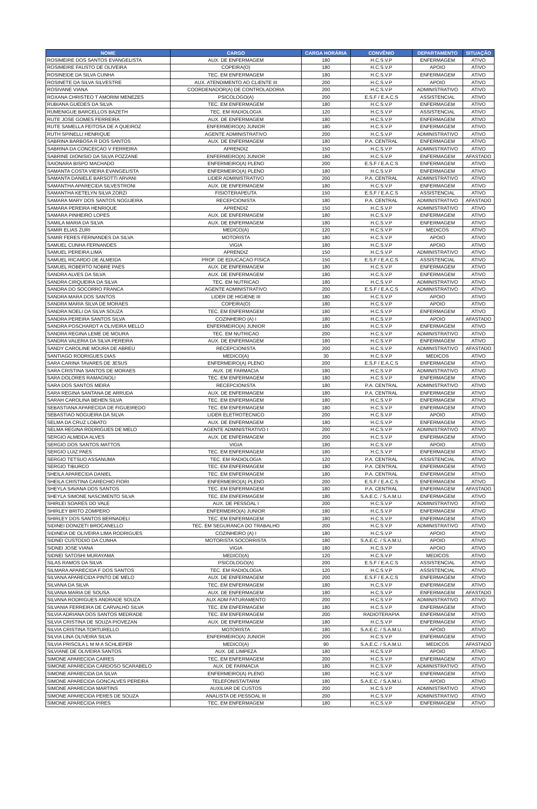| NOME | CARGO | CARGA HORÁRIA | CONVÊNIO | DEPARTAMENTO | SITUAÇÃO |
| --- | --- | --- | --- | --- | --- |
| ROSIMEIRE DOS SANTOS EVANGELISTA | AUX. DE ENFERMAGEM | 180 | H.C.S.V.P | ENFERMAGEM | ATIVO |
| ROSIMEIRE FAUSTO DE OLIVEIRA | COPEIRA(O) | 180 | H.C.S.V.P | APOIO | ATIVO |
| ROSINEIDE DA SILVA CUNHA | TEC. EM ENFERMAGEM | 180 | H.C.S.V.P | ENFERMAGEM | ATIVO |
| ROSINETE DA SILVA SILVESTRE | AUX. ATENDIMENTO AO CLIENTE III | 200 | H.C.S.V.P | APOIO | ATIVO |
| ROSIVANE VIANA | COORDENADOR(A) DE CONTROLADORIA | 200 | H.C.S.V.P | ADMINISTRATIVO | ATIVO |
| ROXANA CHRISTEO T AMORIM MENEZES | PSICOLOGO(A) | 200 | E.S.F / E.A.C.S | ASSISTENCIAL | ATIVO |
| RUBIANA GUEDES DA SILVA | TEC. EM ENFERMAGEM | 180 | H.C.S.V.P | ENFERMAGEM | ATIVO |
| RUMENIGUE BARCELLOS BAZETH | TEC. EM RADIOLOGIA | 120 | H.C.S.V.P | ASSISTENCIAL | ATIVO |
| RUTE JOSE GOMES FERREIRA | AUX. DE ENFERMAGEM | 180 | H.C.S.V.P | ENFERMAGEM | ATIVO |
| RUTE SAMELLA FEITOSA DE A QUEIROZ | ENFERMEIRO(A) JUNIOR | 180 | H.C.S.V.P | ENFERMAGEM | ATIVO |
| RUTH SPINELLI HENRIQUE | AGENTE ADMINISTRATIVO | 200 | H.C.S.V.P | ADMINISTRATIVO | ATIVO |
| SABRINA BARBOSA R DOS SANTOS | AUX. DE ENFERMAGEM | 180 | P.A. CENTRAL | ENFERMAGEM | ATIVO |
| SABRINA DA CONCEICAO V FERREIRA | APRENDIZ | 150 | H.C.S.V.P | ADMINISTRATIVO | ATIVO |
| SABRINE DIONISIO DA SILVA POZZANE | ENFERMEIRO(A) JUNIOR | 180 | H.C.S.V.P | ENFERMAGEM | AFASTADO |
| SAIONARA BISPO MACHADO | ENFERMEIRO(A) PLENO | 200 | E.S.F / E.A.C.S | ENFERMAGEM | ATIVO |
| SAMANTA COSTA VIEIRA EVANGELISTA | ENFERMEIRO(A) PLENO | 180 | H.C.S.V.P | ENFERMAGEM | ATIVO |
| SAMANTA DANIELE BARSOTTI ARVANI | LIDER ADMINISTRATIVO | 200 | P.A. CENTRAL | ADMINISTRATIVO | ATIVO |
| SAMANTHA APARECIDA SILVESTRONI | AUX. DE ENFERMAGEM | 180 | H.C.S.V.P | ENFERMAGEM | ATIVO |
| SAMANTHA KETELYN SILVA ZORZI | FISIOTERAPEUTA | 150 | E.S.F / E.A.C.S | ASSISTENCIAL | ATIVO |
| SAMARA MARY DOS SANTOS NOGUEIRA | RECEPCIONISTA | 180 | P.A. CENTRAL | ADMINISTRATIVO | AFASTADO |
| SAMARA PEREIRA HENRIQUE | APRENDIZ | 150 | H.C.S.V.P | ADMINISTRATIVO | ATIVO |
| SAMARA PINHEIRO LOPES | AUX. DE ENFERMAGEM | 180 | H.C.S.V.P | ENFERMAGEM | ATIVO |
| SAMILA MARIA DA SILVA | AUX. DE ENFERMAGEM | 180 | H.C.S.V.P | ENFERMAGEM | ATIVO |
| SAMIR ELIAS ZURI | MEDICO(A) | 120 | H.C.S.V.P | MEDICOS | ATIVO |
| SAMIR FERES FERNANDES DA SILVA | MOTORISTA | 180 | H.C.S.V.P | APOIO | ATIVO |
| SAMUEL CUNHA FERNANDES | VIGIA | 180 | H.C.S.V.P | APOIO | ATIVO |
| SAMUEL PEREIRA LIMA | APRENDIZ | 150 | H.C.S.V.P | ADMINISTRATIVO | ATIVO |
| SAMUEL RICARDO DE ALMEIDA | PROF. DE EDUCACAO FISICA | 150 | E.S.F / E.A.C.S | ASSISTENCIAL | ATIVO |
| SAMUEL ROBERTO NOBRE PAES | AUX. DE ENFERMAGEM | 180 | H.C.S.V.P | ENFERMAGEM | ATIVO |
| SANDRA ALVES DA SILVA | AUX. DE ENFERMAGEM | 180 | H.C.S.V.P | ENFERMAGEM | ATIVO |
| SANDRA CIRQUEIRA DA SILVA | TEC. EM NUTRICAO | 180 | H.C.S.V.P | ADMINISTRATIVO | ATIVO |
| SANDRA DO SOCORRO FRANCA | AGENTE ADMINISTRATIVO | 200 | E.S.F / E.A.C.S | ADMINISTRATIVO | ATIVO |
| SANDRA MARA DOS SANTOS | LIDER DE HIGIENE III | 180 | H.C.S.V.P | APOIO | ATIVO |
| SANDRA MARIA SILVA DE MORAES | COPEIRA(O) | 180 | H.C.S.V.P | APOIO | ATIVO |
| SANDRA NOELI DA SILVA SOUZA | TEC. EM ENFERMAGEM | 180 | H.C.S.V.P | ENFERMAGEM | ATIVO |
| SANDRA PEREIRA SANTOS SILVA | COZINHEIRO (A) I | 180 | H.C.S.V.P | APOIO | AFASTADO |
| SANDRA POSCHARDT A OLIVEIRA MELLO | ENFERMEIRO(A) JUNIOR | 180 | H.C.S.V.P | ENFERMAGEM | ATIVO |
| SANDRA REGINA LEME DE MOURA | TEC. EM NUTRICAO | 200 | H.C.S.V.P | ADMINISTRATIVO | ATIVO |
| SANDRA VALERIA DA SILVA PEREIRA | AUX. DE ENFERMAGEM | 180 | H.C.S.V.P | ENFERMAGEM | ATIVO |
| SANDY CAROLINE MOURA DE ABREU | RECEPCIONISTA | 200 | H.C.S.V.P | ADMINISTRATIVO | AFASTADO |
| SANTIAGO RODRIGUES DIAS | MEDICO(A) | 30 | H.C.S.V.P | MEDICOS | ATIVO |
| SARA CARINA TAVARES DE JESUS | ENFERMEIRO(A) PLENO | 200 | E.S.F / E.A.C.S | ENFERMAGEM | ATIVO |
| SARA CRISTINA SANTOS DE MORAES | AUX. DE FARMACIA | 180 | H.C.S.V.P | ADMINISTRATIVO | ATIVO |
| SARA DOLORES RAMAGNOLI | TEC. EM ENFERMAGEM | 180 | H.C.S.V.P | ENFERMAGEM | ATIVO |
| SARA DOS SANTOS MEIRA | RECEPCIONISTA | 180 | P.A. CENTRAL | ADMINISTRATIVO | ATIVO |
| SARA REGINA SANTANA DE ARRUDA | AUX. DE ENFERMAGEM | 180 | P.A. CENTRAL | ENFERMAGEM | ATIVO |
| SARAH CAROLINA BEHEN SILVA | TEC. EM ENFERMAGEM | 180 | H.C.S.V.P | ENFERMAGEM | ATIVO |
| SEBASTIANA APARECIDA DE FIGUEIREDO | TEC. EM ENFERMAGEM | 180 | H.C.S.V.P | ENFERMAGEM | ATIVO |
| SEBASTIAO NOGUEIRA DA SILVA | LIDER ELETROTECNICO | 200 | H.C.S.V.P | APOIO | ATIVO |
| SELMA DA CRUZ LOBATO | AUX. DE ENFERMAGEM | 180 | H.C.S.V.P | ENFERMAGEM | ATIVO |
| SELMA REGINA RODRIGUES DE MELO | AGENTE ADMINISTRATIVO I | 200 | H.C.S.V.P | ADMINISTRATIVO | ATIVO |
| SERGIO ALMEIDA ALVES | AUX. DE ENFERMAGEM | 200 | H.C.S.V.P | ENFERMAGEM | ATIVO |
| SERGIO DOS SANTOS MATTOS | VIGIA | 180 | H.C.S.V.P | APOIO | ATIVO |
| SERGIO LUIZ PAES | TEC. EM ENFERMAGEM | 180 | H.C.S.V.P | ENFERMAGEM | ATIVO |
| SERGIO TETSUO ASSANUMA | TEC. EM RADIOLOGIA | 120 | P.A. CENTRAL | ASSISTENCIAL | ATIVO |
| SERGIO TIBURCO | TEC. EM ENFERMAGEM | 180 | P.A. CENTRAL | ENFERMAGEM | ATIVO |
| SHEILA APARECIDA DANIEL | TEC. EM ENFERMAGEM | 180 | P.A. CENTRAL | ENFERMAGEM | ATIVO |
| SHEILA CRISTINA CARECHIO FIORI | ENFERMEIRO(A) PLENO | 200 | E.S.F / E.A.C.S | ENFERMAGEM | ATIVO |
| SHEYLA SAVANA DOS SANTOS | TEC. EM ENFERMAGEM | 180 | P.A. CENTRAL | ENFERMAGEM | AFASTADO |
| SHEYLA SIMONE NASCIMENTO SILVA | TEC. EM ENFERMAGEM | 180 | S.A.E.C. / S.A.M.U. | ENFERMAGEM | ATIVO |
| SHIRLEI SOARES DO VALE | AUX. DE PESSOAL I | 200 | H.C.S.V.P | ADMINISTRATIVO | ATIVO |
| SHIRLEY BRITO ZOMPERO | ENFERMEIRO(A) JUNIOR | 180 | H.C.S.V.P | ENFERMAGEM | ATIVO |
| SHIRLEY DOS SANTOS BERNADELI | TEC. EM ENFERMAGEM | 180 | H.C.S.V.P | ENFERMAGEM | ATIVO |
| SIDINEI DONIZETI BROCANELLO | TEC. EM SEGURANCA DO TRABALHO | 200 | H.C.S.V.P | ADMINISTRATIVO | ATIVO |
| SIDINEIA DE OLIVEIRA LIMA RODRIGUES | COZINHEIRO (A) I | 180 | H.C.S.V.P | APOIO | ATIVO |
| SIDNEI CUSTODIO DA CUNHA | MOTORISTA SOCORRISTA | 180 | S.A.E.C. / S.A.M.U. | APOIO | ATIVO |
| SIDNEI JOSE VIANA | VIGIA | 180 | H.C.S.V.P | APOIO | ATIVO |
| SIDNEI SATOSHI MURAYAMA | MEDICO(A) | 120 | H.C.S.V.P | MEDICOS | ATIVO |
| SILAS RAMOS DA SILVA | PSICOLOGO(A) | 200 | E.S.F / E.A.C.S | ASSISTENCIAL | ATIVO |
| SILMARA APARECIDA F DOS SANTOS | TEC. EM RADIOLOGIA | 120 | H.C.S.V.P | ASSISTENCIAL | ATIVO |
| SILVANA APARECIDA PINTO DE MELO | AUX. DE ENFERMAGEM | 200 | E.S.F / E.A.C.S | ENFERMAGEM | ATIVO |
| SILVANA DA SILVA | TEC. EM ENFERMAGEM | 180 | H.C.S.V.P | ENFERMAGEM | ATIVO |
| SILVANA MARIA DE SOUSA | AUX. DE ENFERMAGEM | 180 | H.C.S.V.P | ENFERMAGEM | AFASTADO |
| SILVANA RODRIGUES ANDRADE SOUZA | AUX ADM FATURAMENTO | 200 | H.C.S.V.P | ADMINISTRATIVO | ATIVO |
| SILVANIA FERREIRA DE CARVALHO SILVA | TEC. EM ENFERMAGEM | 180 | H.C.S.V.P | ENFERMAGEM | ATIVO |
| SILVIA ADRIANA DOS SANTOS MEDRADE | TEC. EM ENFERMAGEM | 200 | RADIOTERAPIA | ENFERMAGEM | ATIVO |
| SILVIA CRISTINA DE SOUZA PIOVEZAN | AUX. DE ENFERMAGEM | 180 | H.C.S.V.P | ENFERMAGEM | ATIVO |
| SILVIA CRISTINA TORTURELLO | MOTORISTA | 180 | S.A.E.C. / S.A.M.U. | APOIO | ATIVO |
| SILVIA LINA OLIVEIRA SILVA | ENFERMEIRO(A) JUNIOR | 200 | H.C.S.V.P | ENFERMAGEM | ATIVO |
| SILVIA PRISCILA L M M A SCHLIEPER | MEDICO(A) | 90 | S.A.E.C. / S.A.M.U. | MEDICOS | AFASTADO |
| SILVIANE DE OLIVEIRA SANTOS | AUX. DE LIMPEZA | 180 | H.C.S.V.P | APOIO | ATIVO |
| SIMONE APARECIDA CAIRES | TEC. EM ENFERMAGEM | 200 | H.C.S.V.P | ENFERMAGEM | ATIVO |
| SIMONE APARECIDA CARDOSO SCARABELO | AUX. DE FARMACIA | 180 | H.C.S.V.P | ADMINISTRATIVO | ATIVO |
| SIMONE APARECIDA DA SILVA | ENFERMEIRO(A) PLENO | 180 | H.C.S.V.P | ENFERMAGEM | ATIVO |
| SIMONE APARECIDA GONCALVES PEREIRA | TELEFONISTA/TARM | 180 | S.A.E.C. / S.A.M.U. | APOIO | ATIVO |
| SIMONE APARECIDA MARTINS | AUXILIAR DE CUSTOS | 200 | H.C.S.V.P | ADMINISTRATIVO | ATIVO |
| SIMONE APARECIDA PERES DE SOUZA | ANALISTA DE PESSOAL III | 200 | H.C.S.V.P | ADMINISTRATIVO | ATIVO |
| SIMONE APARECIDA PIRES | TEC. EM ENFERMAGEM | 180 | H.C.S.V.P | ENFERMAGEM | ATIVO |